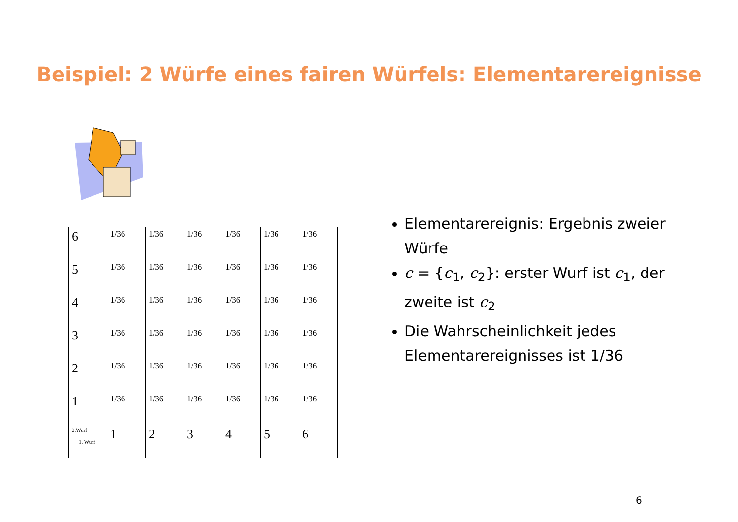Beispiel: 2 Würfe eines fairen Würfels: Elementarereignisse
| 6 | 1/36 | 1/36 | 1/36 | 1/36 | 1/36 | 1/36 |
| 5 | 1/36 | 1/36 | 1/36 | 1/36 | 1/36 | 1/36 |
| 4 | 1/36 | 1/36 | 1/36 | 1/36 | 1/36 | 1/36 |
| 3 | 1/36 | 1/36 | 1/36 | 1/36 | 1/36 | 1/36 |
| 2 | 1/36 | 1/36 | 1/36 | 1/36 | 1/36 | 1/36 |
| 1 | 1/36 | 1/36 | 1/36 | 1/36 | 1/36 | 1/36 |
| 2.Wurf 1. Wurf | 1 | 2 | 3 | 4 | 5 | 6 |
Elementarereignis: Ergebnis zweier Würfe
c = {c<sub>1</sub>, c<sub>2</sub>}: erster Wurf ist c<sub>1</sub>, der zweite ist c<sub>2</sub>
Die Wahrscheinlichkeit jedes Elementarereignisses ist 1/36
6